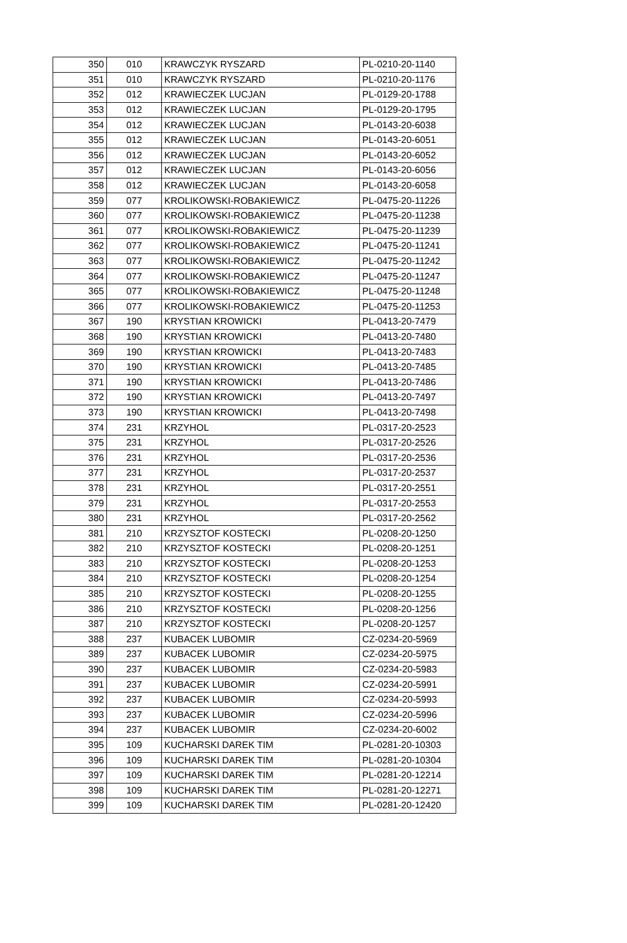| 350 | 010 | KRAWCZYK RYSZARD | PL-0210-20-1140 |
| 351 | 010 | KRAWCZYK RYSZARD | PL-0210-20-1176 |
| 352 | 012 | KRAWIECZEK LUCJAN | PL-0129-20-1788 |
| 353 | 012 | KRAWIECZEK LUCJAN | PL-0129-20-1795 |
| 354 | 012 | KRAWIECZEK LUCJAN | PL-0143-20-6038 |
| 355 | 012 | KRAWIECZEK LUCJAN | PL-0143-20-6051 |
| 356 | 012 | KRAWIECZEK LUCJAN | PL-0143-20-6052 |
| 357 | 012 | KRAWIECZEK LUCJAN | PL-0143-20-6056 |
| 358 | 012 | KRAWIECZEK LUCJAN | PL-0143-20-6058 |
| 359 | 077 | KROLIKOWSKI-ROBAKIEWICZ | PL-0475-20-11226 |
| 360 | 077 | KROLIKOWSKI-ROBAKIEWICZ | PL-0475-20-11238 |
| 361 | 077 | KROLIKOWSKI-ROBAKIEWICZ | PL-0475-20-11239 |
| 362 | 077 | KROLIKOWSKI-ROBAKIEWICZ | PL-0475-20-11241 |
| 363 | 077 | KROLIKOWSKI-ROBAKIEWICZ | PL-0475-20-11242 |
| 364 | 077 | KROLIKOWSKI-ROBAKIEWICZ | PL-0475-20-11247 |
| 365 | 077 | KROLIKOWSKI-ROBAKIEWICZ | PL-0475-20-11248 |
| 366 | 077 | KROLIKOWSKI-ROBAKIEWICZ | PL-0475-20-11253 |
| 367 | 190 | KRYSTIAN KROWICKI | PL-0413-20-7479 |
| 368 | 190 | KRYSTIAN KROWICKI | PL-0413-20-7480 |
| 369 | 190 | KRYSTIAN KROWICKI | PL-0413-20-7483 |
| 370 | 190 | KRYSTIAN KROWICKI | PL-0413-20-7485 |
| 371 | 190 | KRYSTIAN KROWICKI | PL-0413-20-7486 |
| 372 | 190 | KRYSTIAN KROWICKI | PL-0413-20-7497 |
| 373 | 190 | KRYSTIAN KROWICKI | PL-0413-20-7498 |
| 374 | 231 | KRZYHOL | PL-0317-20-2523 |
| 375 | 231 | KRZYHOL | PL-0317-20-2526 |
| 376 | 231 | KRZYHOL | PL-0317-20-2536 |
| 377 | 231 | KRZYHOL | PL-0317-20-2537 |
| 378 | 231 | KRZYHOL | PL-0317-20-2551 |
| 379 | 231 | KRZYHOL | PL-0317-20-2553 |
| 380 | 231 | KRZYHOL | PL-0317-20-2562 |
| 381 | 210 | KRZYSZTOF KOSTECKI | PL-0208-20-1250 |
| 382 | 210 | KRZYSZTOF KOSTECKI | PL-0208-20-1251 |
| 383 | 210 | KRZYSZTOF KOSTECKI | PL-0208-20-1253 |
| 384 | 210 | KRZYSZTOF KOSTECKI | PL-0208-20-1254 |
| 385 | 210 | KRZYSZTOF KOSTECKI | PL-0208-20-1255 |
| 386 | 210 | KRZYSZTOF KOSTECKI | PL-0208-20-1256 |
| 387 | 210 | KRZYSZTOF KOSTECKI | PL-0208-20-1257 |
| 388 | 237 | KUBACEK LUBOMIR | CZ-0234-20-5969 |
| 389 | 237 | KUBACEK LUBOMIR | CZ-0234-20-5975 |
| 390 | 237 | KUBACEK LUBOMIR | CZ-0234-20-5983 |
| 391 | 237 | KUBACEK LUBOMIR | CZ-0234-20-5991 |
| 392 | 237 | KUBACEK LUBOMIR | CZ-0234-20-5993 |
| 393 | 237 | KUBACEK LUBOMIR | CZ-0234-20-5996 |
| 394 | 237 | KUBACEK LUBOMIR | CZ-0234-20-6002 |
| 395 | 109 | KUCHARSKI DAREK TIM | PL-0281-20-10303 |
| 396 | 109 | KUCHARSKI DAREK TIM | PL-0281-20-10304 |
| 397 | 109 | KUCHARSKI DAREK TIM | PL-0281-20-12214 |
| 398 | 109 | KUCHARSKI DAREK TIM | PL-0281-20-12271 |
| 399 | 109 | KUCHARSKI DAREK TIM | PL-0281-20-12420 |